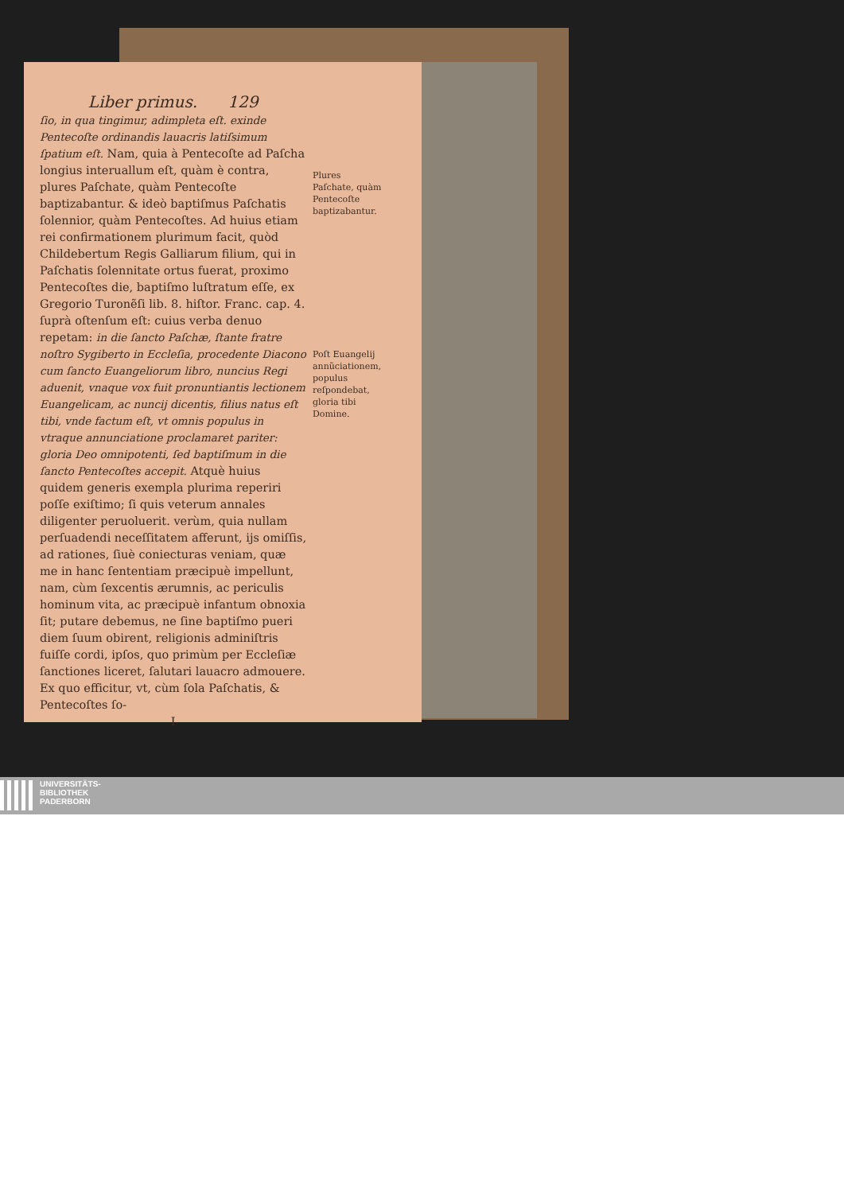Liber primus. 129
ſio, in qua tingimur, adimpleta eſt. exinde Pentecoſte ordinandis lauacris latiſsimum ſpatium eſt. Nam, quia à Pentecoſte ad Paſcha longius interuallum eſt, quàm è contra, plures Paſchate, quàm Pentecoſte baptizabantur. & ideò baptiſmus Paſchatis ſolennior, quàm Pentecoſtes. Ad huius etiam rei confirmationem plurimum facit, quòd Childebertum Regis Galliarum filium, qui in Paſchatis ſolennitate ortus fuerat, proximo Pentecoſtes die, baptiſmo luſtratum eſſe, ex Gregorio Turonẽſi lib. 8. hiſtor. Franc. cap. 4. ſuprà oſtenſum eſt: cuius verba denuo repetam: in die ſancto Paſchæ, ſtante fratre noſtro Sygiberto in Eccleſia, procedente Diacono cum ſancto Euangeliorum libro, nuncius Regi aduenit, vnaque vox fuit pronuntiantis lectionem Euangelicam, ac nuncij dicentis, filius natus eſt tibi, vnde factum eſt, vt omnis populus in vtraque annunciatione proclamaret pariter: gloria Deo omnipotenti, ſed baptiſmum in die ſancto Pentecoſtes accepit. Atquè huius quidem generis exempla plurima reperiri poſſe exiſtimo; ſi quis veterum annales diligenter peruoluerit. verùm, quia nullam perſuadendi neceſſitatem afferunt, ijs omiſſis, ad rationes, ſiuè coniecturas veniam, quæ me in hanc ſententiam præcipuè impellunt, nam, cùm ſexcentis ærumnis, ac periculis hominum vita, ac præcipuè infantum obnoxia ſit; putare debemus, ne ſine baptiſmo pueri diem ſuum obirent, religionis adminiſtris fuiſſe cordi, ipſos, quo primùm per Eccleſiæ ſanctiones liceret, ſalutari lauacro admouere. Ex quo efficitur, vt, cùm ſola Paſchatis, & Pentecoſtes ſo-
I
Plures Paſchate, quàm Pentecoſte baptizabantur.
Poſt Euangelij annũciationem, populus reſpondebat, gloria tibi Domine.
UNIVERSITÄTS-
BIBLIOTHEK
PADERBORN